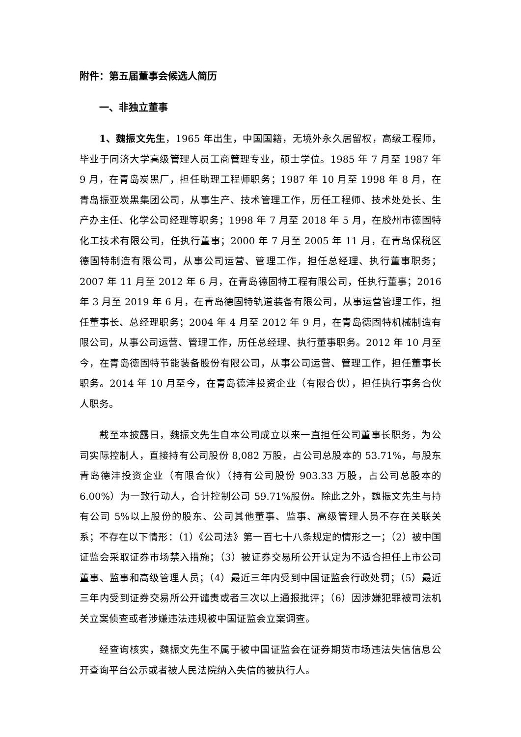附件：第五届董事会候选人简历
一、非独立董事
1、魏振文先生，1965 年出生，中国国籍，无境外永久居留权，高级工程师，毕业于同济大学高级管理人员工商管理专业，硕士学位。1985 年 7 月至 1987 年 9 月，在青岛炭黑厂，担任助理工程师职务；1987 年 10 月至 1998 年 8 月，在青岛振亚炭黑集团公司，从事生产、技术管理工作，历任工程师、技术处处长、生产办主任、化学公司经理等职务；1998 年 7 月至 2018 年 5 月，在胶州市德固特化工技术有限公司，任执行董事；2000 年 7 月至 2005 年 11 月，在青岛保税区德固特制造有限公司，从事公司运营、管理工作，担任总经理、执行董事职务；2007 年 11 月至 2012 年 6 月，在青岛德固特工程有限公司，任执行董事；2016 年 3 月至 2019 年 6 月，在青岛德固特轨道装备有限公司，从事运营管理工作，担任董事长、总经理职务；2004 年 4 月至 2012 年 9 月，在青岛德固特机械制造有限公司，从事公司运营、管理工作，历任总经理、执行董事职务。2012 年 10 月至今，在青岛德固特节能装备股份有限公司，从事公司运营、管理工作，担任董事长职务。2014 年 10 月至今，在青岛德沣投资企业（有限合伙），担任执行事务合伙人职务。
截至本披露日，魏振文先生自本公司成立以来一直担任公司董事长职务，为公司实际控制人，直接持有公司股份 8,082 万股，占公司总股本的 53.71%，与股东青岛德沣投资企业（有限合伙）（持有公司股份 903.33 万股，占公司总股本的 6.00%）为一致行动人，合计控制公司 59.71%股份。除此之外，魏振文先生与持有公司 5%以上股份的股东、公司其他董事、监事、高级管理人员不存在关联关系；不存在以下情形：（1）《公司法》第一百七十八条规定的情形之一；（2）被中国证监会采取证券市场禁入措施；（3）被证券交易所公开认定为不适合担任上市公司董事、监事和高级管理人员；（4）最近三年内受到中国证监会行政处罚；（5）最近三年内受到证券交易所公开谴责或者三次以上通报批评；（6）因涉嫌犯罪被司法机关立案侦查或者涉嫌违法违规被中国证监会立案调查。
经查询核实，魏振文先生不属于被中国证监会在证券期货市场违法失信信息公开查询平台公示或者被人民法院纳入失信的被执行人。